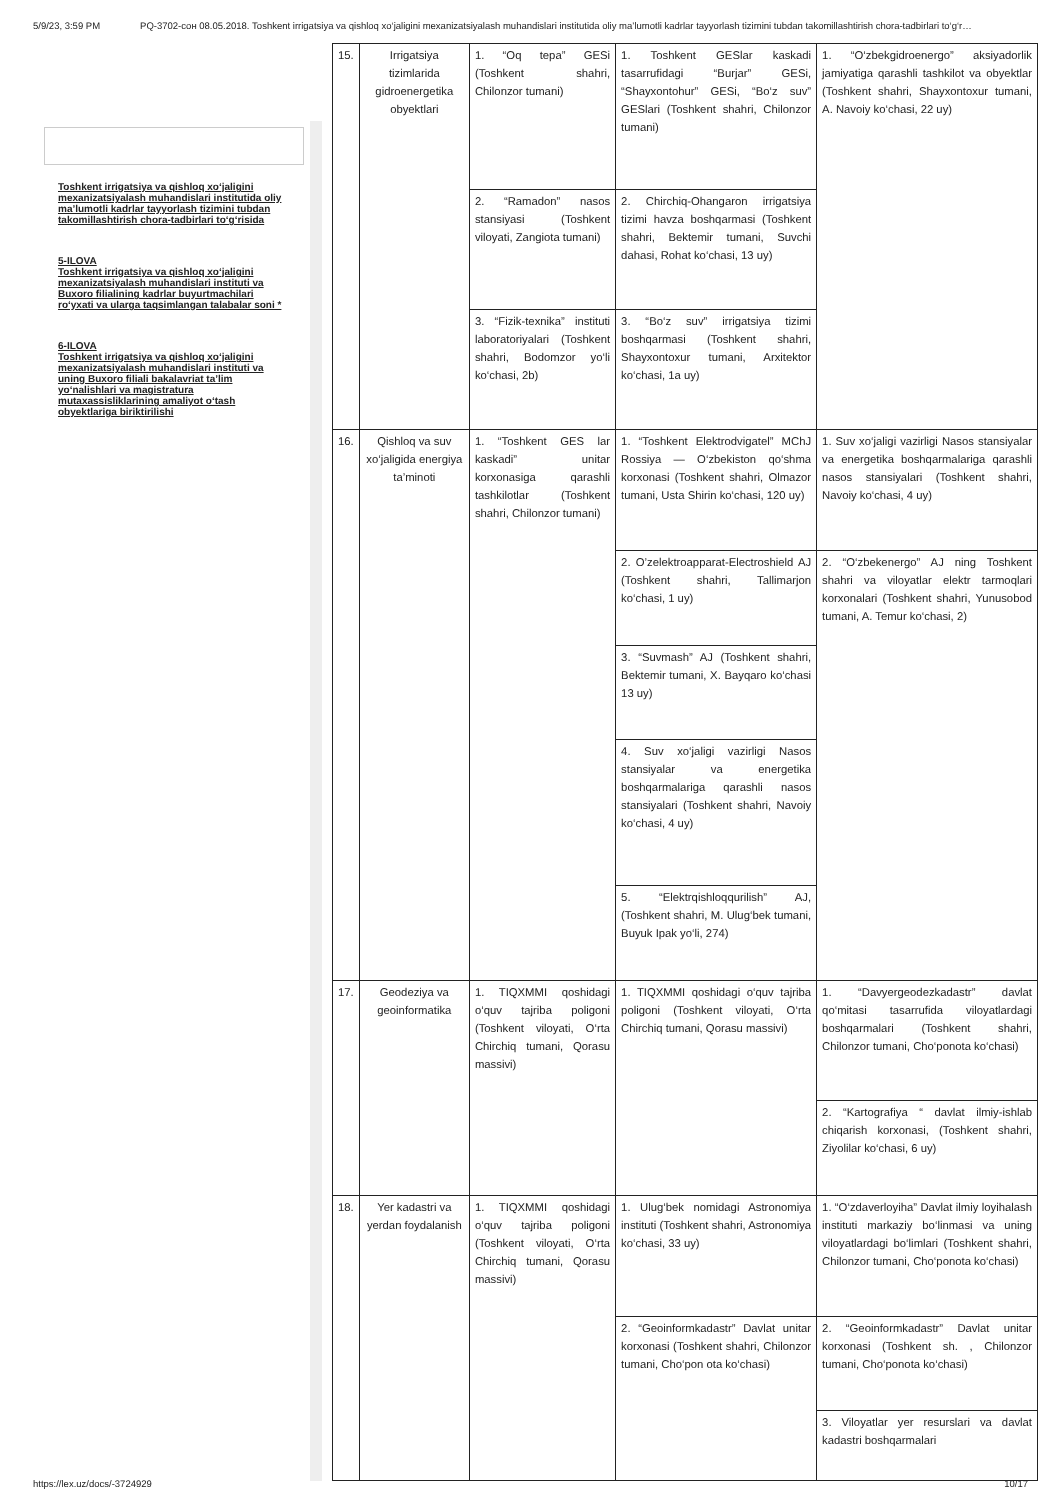5/9/23, 3:59 PM PQ-3702-сон 08.05.2018. Toshkent irrigatsiya va qishloq xo‘jaligini mexanizatsiyalash muhandislari institutida oliy ma’lumotli kadrlar tayyorlash tizimini tubdan takomillashtirish chora-tadbirlari to‘g‘r…
Toshkent irrigatsiya va qishloq xo‘jaligini mexanizatsiyalash muhandislari institutida oliy ma’lumotli kadrlar tayyorlash tizimini tubdan takomillashtirish chora-tadbirlari to‘g‘risida
5-ILOVA
Toshkent irrigatsiya va qishloq xo‘jaligini mexanizatsiyalash muhandislari instituti va Buxoro filialining kadrlar buyurtmachilari ro‘yxati va ularga taqsimlangan talabalar soni *
6-ILOVA
Toshkent irrigatsiya va qishloq xo‘jaligini mexanizatsiyalash muhandislari instituti va uning Buxoro filiali bakalavriat ta’lim yo‘nalishlari va magistratura mutaxassisliklarining amaliyot o‘tash obyektlariga biriktirilishi
| 15. | Irrigatsiya tizimlarida gidroenergetika obyektlari | 1. “Oq tepa” GESi (Toshkent shahri, Chilonzor tumani) | 1. Toshkent GESlar kaskadi tasarrufidagi “Burjar” GESi, “Shayxontohur” GESi, “Bo‘z suv” GESlari (Toshkent shahri, Chilonzor tumani) | 1. “O‘zbekgidroenergo” aksiyadorlik jamiyatiga qarashli tashkilot va obyektlar (Toshkent shahri, Shayxontoxur tumani, A. Navoiy ko‘chasi, 22 uy) |
| | | 2. “Ramadon” nasos stansiyasi (Toshkent viloyati, Zangiota tumani) | 2. Chirchiq-Ohangaron irrigatsiya tizimi havza boshqarmasi (Toshkent shahri, Bektemir tumani, Suvchi dahasi, Rohat ko‘chasi, 13 uy) | |
| | | 3. “Fizik-texnika” instituti laboratoriyalari (Toshkent shahri, Bodomzor yo‘li ko‘chasi, 2b) | 3. “Bo‘z suv” irrigatsiya tizimi boshqarmasi (Toshkent shahri, Shayxontoxur tumani, Arxitektor ko‘chasi, 1a uy) | |
| 16. | Qishloq va suv xo‘jaligida energiya ta’minoti | 1. “Toshkent GES lar kaskadi” unitar korxonasiga qarashli tashkilotlar (Toshkent shahri, Chilonzor tumani) | 1. “Toshkent Elektrodvigatel” MChJ Rossiya — O‘zbekiston qo‘shma korxonasi (Toshkent shahri, Olmazor tumani, Usta Shirin ko‘chasi, 120 uy) | 1. Suv xo‘jaligi vazirligi Nasos stansiyalar va energetika boshqarmalariga qarashli nasos stansiyalari (Toshkent shahri, Navoiy ko‘chasi, 4 uy) |
| | | | 2. O’zelektroapparat-Electroshield AJ (Toshkent shahri, Tallimarjon ko‘chasi, 1 uy) | 2. “O‘zbekenergo” AJ ning Toshkent shahri va viloyatlar elektr tarmoqlari korxonalari (Toshkent shahri, Yunusobod tumani, A. Temur ko‘chasi, 2) |
| | | | 3. “Suvmash” AJ (Toshkent shahri, Bektemir tumani, X. Bayqaro ko‘chasi 13 uy) | |
| | | | 4. Suv xo‘jaligi vazirligi Nasos stansiyalar va energetika boshqarmalariga qarashli nasos stansiyalari (Toshkent shahri, Navoiy ko‘chasi, 4 uy) | |
| | | | 5. “Elektrqishloqqurilish” AJ, (Toshkent shahri, M. Ulug‘bek tumani, Buyuk Ipak yo‘li, 274) | |
| 17. | Geodeziya va geoinformatika | 1. TIQXMMI qoshidagi o‘quv tajriba poligoni (Toshkent viloyati, O‘rta Chirchiq tumani, Qorasu massivi) | 1. TIQXMMI qoshidagi o‘quv tajriba poligoni (Toshkent viloyati, O‘rta Chirchiq tumani, Qorasu massivi) | 1. “Davyergeodezkadastr” davlat qo‘mitasi tasarrufida viloyatlardagi boshqarmalari (Toshkent shahri, Chilonzor tumani, Cho‘ponota ko‘chasi) |
| | | | | 2. “Kartografiya “ davlat ilmiy-ishlab chiqarish korxonasi, (Toshkent shahri, Ziyolilar ko‘chasi, 6 uy) |
| 18. | Yer kadastri va yerdan foydalanish | 1. TIQXMMI qoshidagi o‘quv tajriba poligoni (Toshkent viloyati, O‘rta Chirchiq tumani, Qorasu massivi) | 1. Ulug‘bek nomidagi Astronomiya instituti (Toshkent shahri, Astronomiya ko‘chasi, 33 uy) | 1. “O‘zdaverloyiha” Davlat ilmiy loyihalash instituti markaziy bo‘linmasi va uning viloyatlardagi bo‘limlari (Toshkent shahri, Chilonzor tumani, Cho‘ponota ko‘chasi) |
| | | | 2. “Geoinformkadastr” Davlat unitar korxonasi (Toshkent shahri, Chilonzor tumani, Cho‘pon ota ko‘chasi) | 2. “Geoinformkadastr” Davlat unitar korxonasi (Toshkent sh. , Chilonzor tumani, Cho‘ponota ko‘chasi) |
| | | | | 3. Viloyatlar yer resurslari va davlat kadastri boshqarmalari |
https://lex.uz/docs/-3724929 10/17